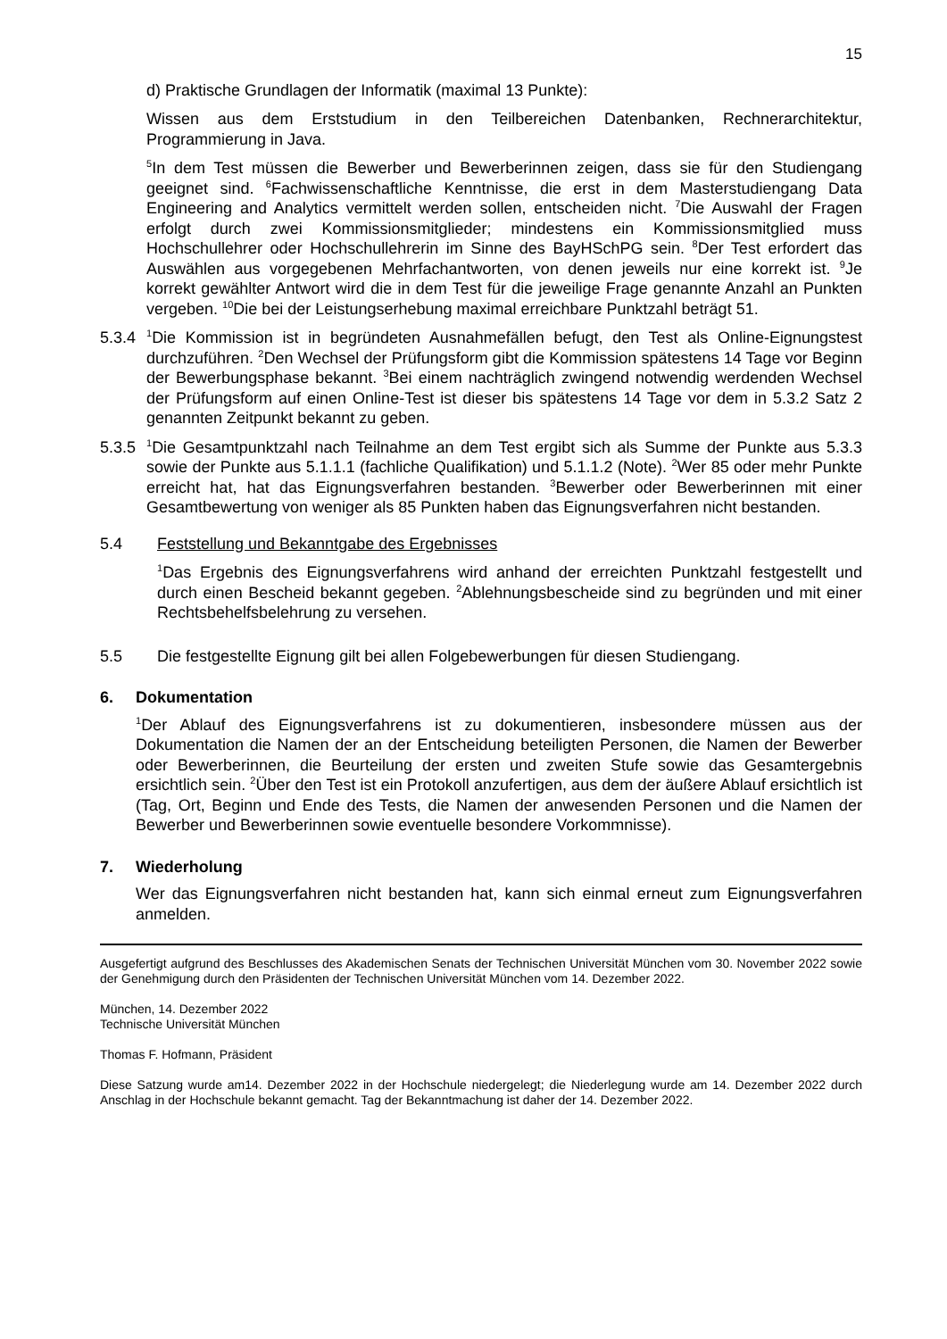15
d) Praktische Grundlagen der Informatik (maximal 13 Punkte):
Wissen aus dem Erststudium in den Teilbereichen Datenbanken, Rechnerarchitektur, Programmierung in Java.
<sup>5</sup> In dem Test müssen die Bewerber und Bewerberinnen zeigen, dass sie für den Studiengang geeignet sind. <sup>6</sup>Fachwissenschaftliche Kenntnisse, die erst in dem Masterstudiengang Data Engineering and Analytics vermittelt werden sollen, entscheiden nicht. <sup>7</sup>Die Auswahl der Fragen erfolgt durch zwei Kommissionsmitglieder; mindestens ein Kommissionsmitglied muss Hochschullehrer oder Hochschullehrerin im Sinne des BayHSchPG sein. <sup>8</sup>Der Test erfordert das Auswählen aus vorgegebenen Mehrfachantworten, von denen jeweils nur eine korrekt ist. <sup>9</sup>Je korrekt gewählter Antwort wird die in dem Test für die jeweilige Frage genannte Anzahl an Punkten vergeben. <sup>10</sup>Die bei der Leistungserhebung maximal erreichbare Punktzahl beträgt 51.
5.3.4<sup>1</sup>Die Kommission ist in begründeten Ausnahmefällen befugt, den Test als Online-Eignungstest durchzuführen. <sup>2</sup>Den Wechsel der Prüfungsform gibt die Kommission spätestens 14 Tage vor Beginn der Bewerbungsphase bekannt. <sup>3</sup>Bei einem nachträglich zwingend notwendig werdenden Wechsel der Prüfungsform auf einen Online-Test ist dieser bis spätestens 14 Tage vor dem in 5.3.2 Satz 2 genannten Zeitpunkt bekannt zu geben.
5.3.5<sup>1</sup>Die Gesamtpunktzahl nach Teilnahme an dem Test ergibt sich als Summe der Punkte aus 5.3.3 sowie der Punkte aus 5.1.1.1 (fachliche Qualifikation) und 5.1.1.2 (Note). <sup>2</sup>Wer 85 oder mehr Punkte erreicht hat, hat das Eignungsverfahren bestanden. <sup>3</sup>Bewerber oder Bewerberinnen mit einer Gesamtbewertung von weniger als 85 Punkten haben das Eignungsverfahren nicht bestanden.
5.4 Feststellung und Bekanntgabe des Ergebnisses
<sup>1</sup> Das Ergebnis des Eignungsverfahrens wird anhand der erreichten Punktzahl festgestellt und durch einen Bescheid bekannt gegeben. <sup>2</sup>Ablehnungsbescheide sind zu begründen und mit einer Rechtsbehelfsbelehrung zu versehen.
5.5 Die festgestellte Eignung gilt bei allen Folgebewerbungen für diesen Studiengang.
6. Dokumentation
<sup>1</sup> Der Ablauf des Eignungsverfahrens ist zu dokumentieren, insbesondere müssen aus der Dokumentation die Namen der an der Entscheidung beteiligten Personen, die Namen der Bewerber oder Bewerberinnen, die Beurteilung der ersten und zweiten Stufe sowie das Gesamtergebnis ersichtlich sein. <sup>2</sup>Über den Test ist ein Protokoll anzufertigen, aus dem der äußere Ablauf ersichtlich ist (Tag, Ort, Beginn und Ende des Tests, die Namen der anwesenden Personen und die Namen der Bewerber und Bewerberinnen sowie eventuelle besondere Vorkommnisse).
7. Wiederholung
Wer das Eignungsverfahren nicht bestanden hat, kann sich einmal erneut zum Eignungsverfahren anmelden.
Ausgefertigt aufgrund des Beschlusses des Akademischen Senats der Technischen Universität München vom 30. November 2022 sowie der Genehmigung durch den Präsidenten der Technischen Universität München vom 14. Dezember 2022.
München, 14. Dezember 2022
Technische Universität München
Thomas F. Hofmann, Präsident
Diese Satzung wurde am14. Dezember 2022 in der Hochschule niedergelegt; die Niederlegung wurde am 14. Dezember 2022 durch Anschlag in der Hochschule bekannt gemacht. Tag der Bekanntmachung ist daher der 14. Dezember 2022.